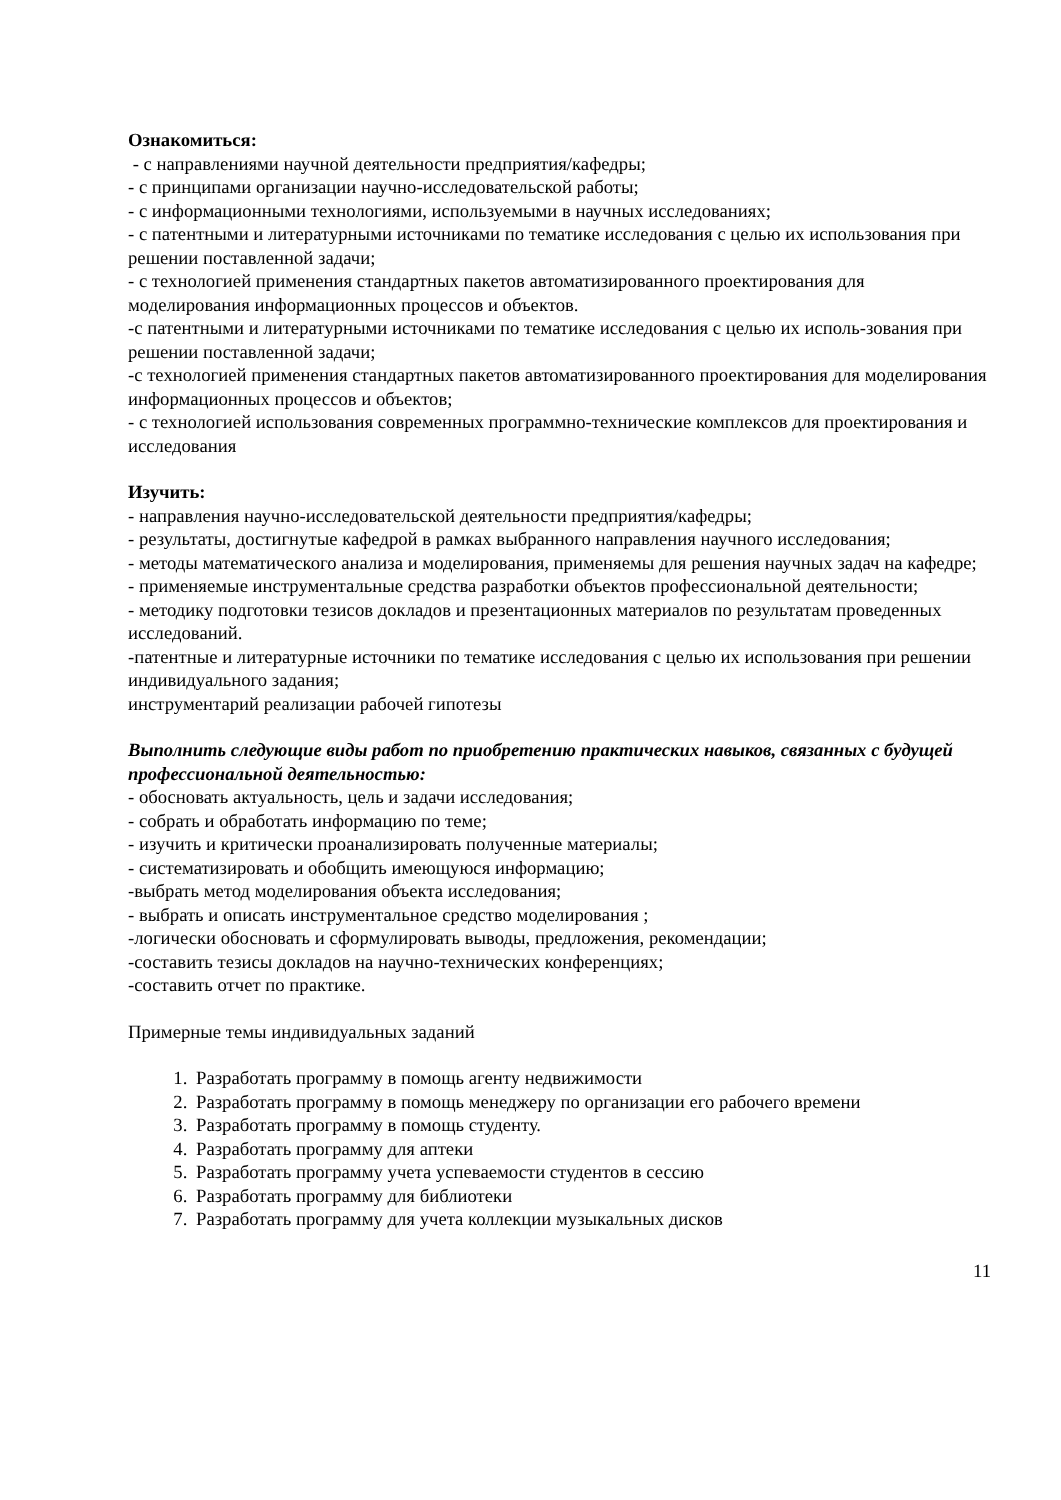Ознакомиться:
- с направлениями научной деятельности предприятия/кафедры;
- с принципами организации научно-исследовательской работы;
- с информационными технологиями, используемыми в научных исследованиях;
- с патентными и литературными источниками по тематике исследования с целью их использования при решении поставленной задачи;
- с технологией применения стандартных пакетов автоматизированного проектирования для моделирования информационных процессов и объектов.
-с патентными и литературными источниками по тематике исследования с целью их исполь-зования при решении поставленной задачи;
-с технологией применения стандартных пакетов автоматизированного проектирования для моделирования информационных процессов и объектов;
- с технологией использования современных программно-технические комплексов для проектирования и исследования
Изучить:
- направления научно-исследовательской деятельности предприятия/кафедры;
- результаты, достигнутые кафедрой в рамках выбранного направления научного исследования;
- методы математического анализа и моделирования, применяемы для решения научных задач на кафедре;
- применяемые инструментальные средства разработки объектов профессиональной деятельности;
- методику подготовки тезисов докладов и презентационных материалов по результатам проведенных исследований.
-патентные и литературные источники по тематике исследования с целью их использования при решении индивидуального задания;
инструментарий реализации рабочей гипотезы
Выполнить следующие виды работ по приобретению практических навыков, связанных с будущей профессиональной деятельностью:
- обосновать актуальность, цель и задачи исследования;
- собрать и обработать информацию по теме;
- изучить и критически проанализировать полученные материалы;
- систематизировать и обобщить имеющуюся информацию;
-выбрать метод моделирования объекта исследования;
- выбрать и описать инструментальное средство моделирования ;
-логически обосновать и сформулировать выводы, предложения, рекомендации;
-составить тезисы докладов на научно-технических конференциях;
-составить отчет по практике.
Примерные темы индивидуальных заданий
1. Разработать программу в помощь агенту недвижимости
2. Разработать программу в помощь менеджеру по организации его рабочего времени
3. Разработать программу в помощь студенту.
4. Разработать программу для аптеки
5. Разработать программу учета успеваемости студентов в сессию
6. Разработать программу для библиотеки
7. Разработать программу для учета коллекции музыкальных дисков
11